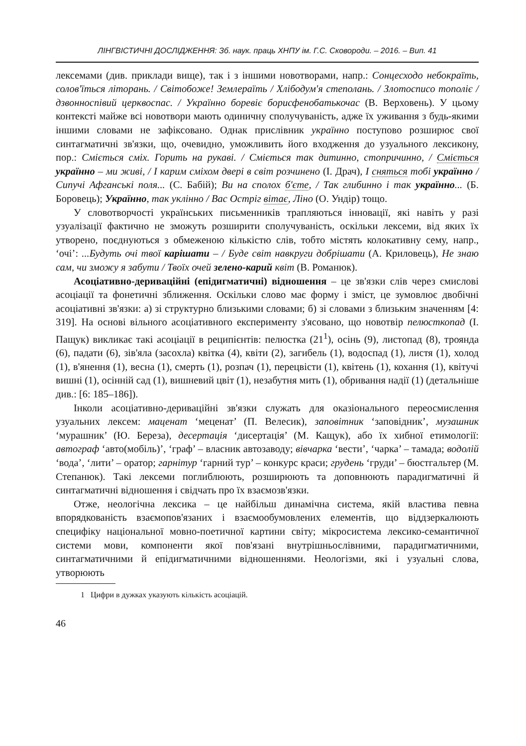ЛІНГВІСТИЧНІ ДОСЛІДЖЕННЯ: Зб. наук. праць ХНПУ ім. Г.С. Сковороди. – 2016. – Вип. 41
лексемами (див. приклади вище), так і з іншими новотворами, напр.: Сонцесходо небокраїть, солов'їться літорань. / Світобоже! Землераїть / Хлібодум'я степолань. / Злотосписо тополіє / дзвонноспівий церквоспас. / Українно боревіє борисфенобатькочас (В. Верховень). У цьому контексті майже всі новотвори мають одиничну сполучуваність, адже їх уживання з будь-якими іншими словами не зафіксовано. Однак прислівник українно поступово розширює свої синтагматичні зв'язки, що, очевидно, уможливить його входження до узуального лексикону, пор.: Сміється сміх. Горить на рукаві. / Сміється так дитинно, стопричинно, / Сміється українно – ми живі, / І карим сміхом двері в світ розчинено (І. Драч), І сняться тобі українно / Сипучі Афганські поля... (С. Бабій); Ви на сполох б'єте, / Так глибинно і так українно... (Б. Боровець); Українно, так уклінно / Вас Остріг вітає, Ліно (О. Ундір) тощо.
У словотворчості українських письменників трапляються інновації, які навіть у разі узуалізації фактично не зможуть розширити сполучуваність, оскільки лексеми, від яких їх утворено, поєднуються з обмеженою кількістю слів, тобто містять колокативну сему, напр., ‘очі’: ...Будуть очі твої карішати – / Буде світ навкруги добрішати (А. Криловець), Не знаю сам, чи зможу я забути / Твоїх очей зелено-карий квіт (В. Романюк).
Асоціативно-дериваційні (епідигматичні) відношення – це зв'язки слів через смислові асоціації та фонетичні зближення. Оскільки слово має форму і зміст, це зумовлює двобічні асоціативні зв'язки: а) зі структурно близькими словами; б) зі словами з близьким значенням [4: 319]. На основі вільного асоціативного експерименту з'ясовано, що новотвір пелюсткопад (І. Пащук) викликає такі асоціації в реципієнтів: пелюстка (21<sup>1</sup>), осінь (9), листопад (8), троянда (6), падати (6), зів'яла (засохла) квітка (4), квіти (2), загибель (1), водоспад (1), листя (1), холод (1), в'янення (1), весна (1), смерть (1), розпач (1), перецвісти (1), квітень (1), кохання (1), квітучі вишні (1), осінній сад (1), вишневий цвіт (1), незабутня мить (1), обривання надії (1) (детальніше див.: [6: 185–186]).
Інколи асоціативно-дериваційні зв'язки служать для оказіонального переосмислення узуальних лексем: маценат ‘меценат’ (П. Велесик), заповітник ‘заповідник’, музашник ‘мурашник’ (Ю. Береза), десертація ‘дисертація’ (М. Кащук), або їх хибної етимології: автограф ‘авто(мобіль)’, ‘граф’ – власник автозаводу; вівчарка ‘вести’, ‘чарка’ – тамада; водолій ‘вода’, ‘лити’ – оратор; гарнітур ‘гарний тур’ – конкурс краси; грудень ‘груди’ – бюстгальтер (М. Степанюк). Такі лексеми поглиблюють, розширюють та доповнюють парадигматичні й синтагматичні відношення і свідчать про їх взаємозв'язки.
Отже, неологічна лексика – це найбільш динамічна система, якій властива певна впорядкованість взаємопов'язаних і взаємообумовлених елементів, що віддзеркалюють специфіку національної мовно-поетичної картини світу; мікросистема лексико-семантичної системи мови, компоненти якої пов'язані внутрішньослівними, парадигматичними, синтагматичними й епідигматичними відношеннями. Неологізми, які і узуальні слова, утворюють
1 Цифри в дужках указують кількість асоціацій.
46